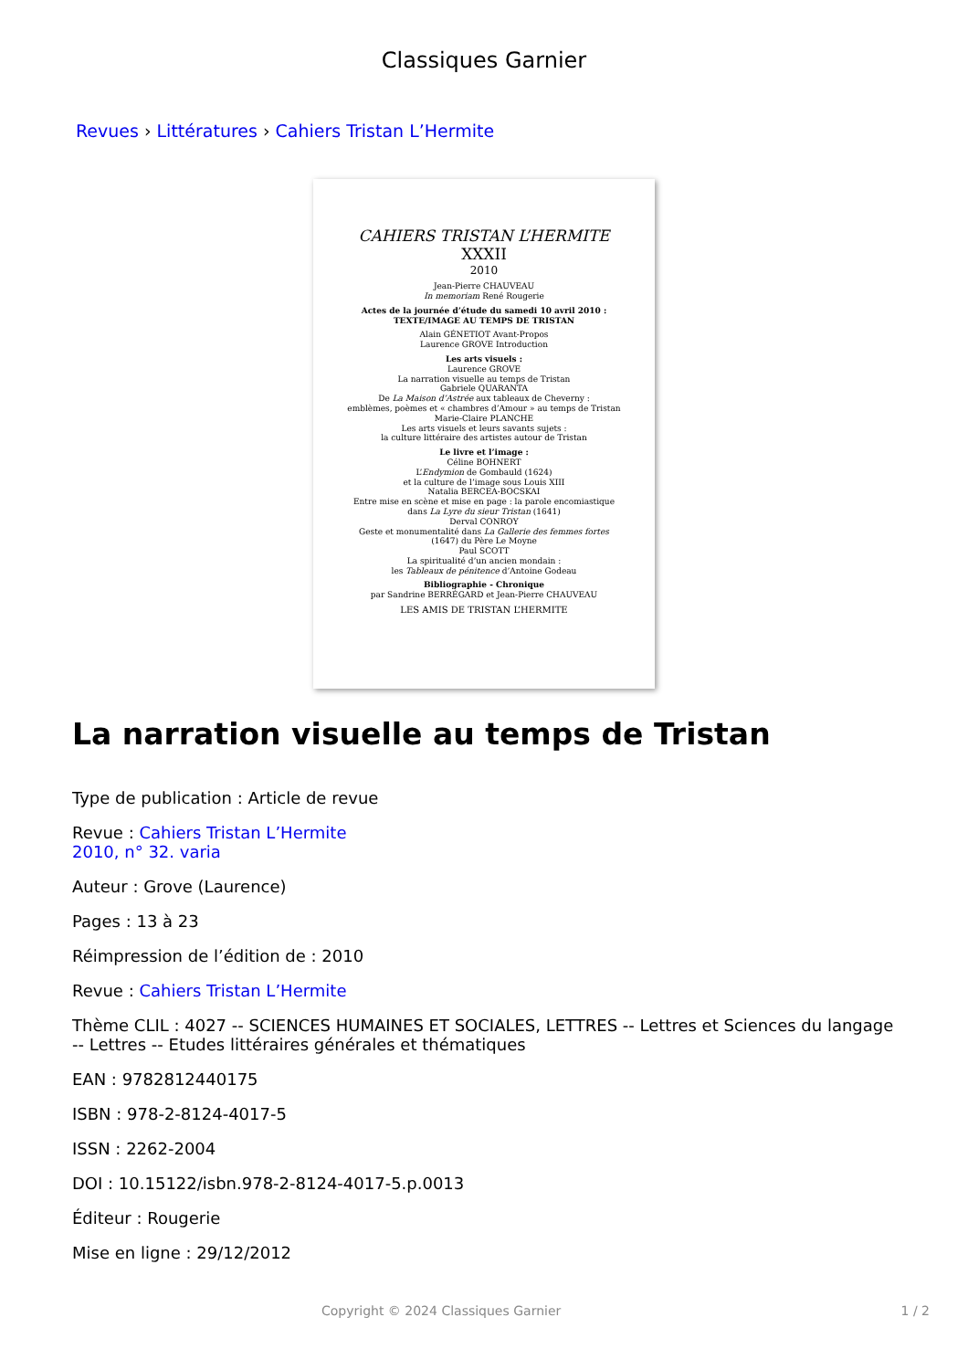Classiques Garnier
Revues › Littératures › Cahiers Tristan L’Hermite
CAHIERS TRISTAN L’HERMITE
XXXII
2010
Jean-Pierre CHAUVEAU
In memoriam René Rougerie
Actes de la journée d’étude du samedi 10 avril 2010 :
TEXTE/IMAGE AU TEMPS DE TRISTAN
Alain GÉNETIOT Avant-Propos
Laurence GROVE Introduction
Les arts visuels :
Laurence GROVE
La narration visuelle au temps de Tristan
Gabriele QUARANTA
De La Maison d’Astrée aux tableaux de Cheverny :
emblèmes, poèmes et « chambres d’Amour » au temps de Tristan
Marie-Claire PLANCHE
Les arts visuels et leurs savants sujets :
la culture littéraire des artistes autour de Tristan
Le livre et l’image :
Céline BOHNERT
L’Endymion de Gombauld (1624)
et la culture de l’image sous Louis XIII
Natalia BERCEA-BOCSKAI
Entre mise en scène et mise en page : la parole encomiastique
dans La Lyre du sieur Tristan (1641)
Derval CONROY
Geste et monumentalité dans La Gallerie des femmes fortes
(1647) du Père Le Moyne
Paul SCOTT
La spiritualité d’un ancien mondain :
les Tableaux de pénitence d’Antoine Godeau
Bibliographie - Chronique
par Sandrine BERRÉGARD et Jean-Pierre CHAUVEAU
LES AMIS DE TRISTAN L’HERMITE
La narration visuelle au temps de Tristan
Type de publication : Article de revue
Revue : Cahiers Tristan L’Hermite
2010, n° 32. varia
Auteur : Grove (Laurence)
Pages : 13 à 23
Réimpression de l’édition de : 2010
Revue : Cahiers Tristan L’Hermite
Thème CLIL : 4027 -- SCIENCES HUMAINES ET SOCIALES, LETTRES -- Lettres et Sciences du langage
-- Lettres -- Etudes littéraires générales et thématiques
EAN : 9782812440175
ISBN : 978-2-8124-4017-5
ISSN : 2262-2004
DOI : 10.15122/isbn.978-2-8124-4017-5.p.0013
Éditeur : Rougerie
Mise en ligne : 29/12/2012
Copyright © 2024 Classiques Garnier 1 / 2